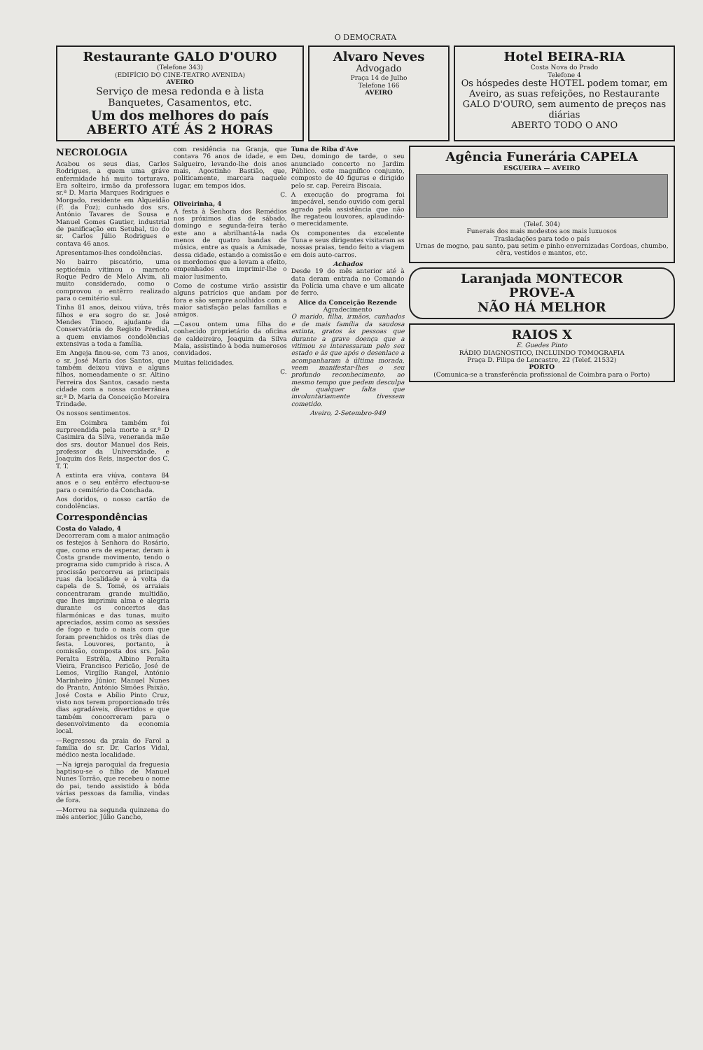O DEMOCRATA
Restaurante GALO D'OURO
(Telefone 343)
(EDIFÍCIO DO CINE-TEATRO AVENIDA)
AVEIRO
Serviço de mesa redonda e à lista
Banquetes, Casamentos, etc.
Um dos melhores do país
ABERTO ATÉ ÁS 2 HORAS
Alvaro Neves
Advogado
Praça 14 de Julho
Telefone 166
AVEIRO
Hotel BEIRA-RIA
Costa Nova do Prado
Telefone 4
Os hóspedes deste HOTEL podem tomar, em Aveiro, as suas refeições, no Restaurante GALO D'OURO, sem aumento de preços nas diárias
ABERTO TODO O ANO
NECROLOGIA
Acabou os seus dias, Carlos Rodrigues, a quem uma gráve enfermidade há muito torturava. Era solteiro, irmão da professora sr.ª D. Maria Marques Rodrigues e Morgado, residente em Alqueidão (F. da Foz); cunhado dos srs. António Tavares de Sousa e Manuel Gomes Gautier, industrial de panificação em Setubal, tio do sr. Carlos Júlio Rodrigues e contava 46 anos.
Apresentamos-lhes condolências.
No bairro piscatório, uma septicémia vitimou o marnoto Roque Pedro de Melo Alvim, ali muito considerado, como o comprovou o entêrro realizado para o cemitério sul.
Tinha 81 anos, deixou viúva, três filhos e era sogro do sr. José Mendes Tinoco, ajudante da Conservatória do Registo Predial, a quem enviamos condolências extensivas a toda a família.
Em Angeja finou-se, com 73 anos, o sr. José Maria dos Santos, que também deixou viúva e alguns filhos, nomeadamente o sr. Altino Ferreira dos Santos, casado nesta cidade com a nossa conterrânea sr.ª D. Maria da Conceição Moreira Trindade.
Os nossos sentimentos.
Em Coimbra também foi surpreendida pela morte a sr.ª D Casimira da Silva, veneranda mãe dos srs. doutor Manuel dos Reis, professor da Universidade, e Joaquim dos Reis, inspector dos C. T. T.
A extinta era viúva, contava 84 anos e o seu entêrro efectuou-se para o cemitério da Conchada.
Aos doridos, o nosso cartão de condolências.
Correspondências
Costa do Valado, 4
Decorreram com a maior animação os festejos à Senhora do Rosário, que, como era de esperar, deram à Costa grande movimento, tendo o programa sido cumprido à risca. A procissão percorreu as principais ruas da localidade e à volta da capela de S. Tomé, os arraiais concentraram grande multidão, que lhes imprimiu alma e alegria durante os concertos das filarmónicas e das tunas, muito apreciados, assim como as sessões de fogo e tudo o mais com que foram preenchidos os três dias de festa. Louvores, portanto, à comissão, composta dos srs. João Peralta Estrêla, Albino Peralta Vieira, Francisco Pericão, José de Lemos, Virgílio Rangel, António Marinheiro Júnior, Manuel Nunes do Pranto, António Simões Paixão, José Costa e Abílio Pinto Cruz, visto nos terem proporcionado três dias agradáveis, divertidos e que também concorreram para o desenvolvimento da economia local.
—Regressou da praia do Farol a família do sr. Dr. Carlos Vidal, médico nesta localidade.
—Na igreja paroquial da freguesia baptisou-se o filho de Manuel Nunes Torrão, que recebeu o nome do pai, tendo assistido à bôda várias pessoas da família, vindas de fora.
—Morreu na segunda quinzena do mês anterior, Júlio Gancho,
com residência na Granja, que contava 76 anos de idade, e em Salgueiro, levando-lhe dois anos mais, Agostinho Bastião, que, politicamente, marcara naquele lugar, em tempos idos.
C.
Oliveirinha, 4
A festa à Senhora dos Remédios nos próximos dias de sábado, domingo e segunda-feira terão este ano a abrilhantá-la nada menos de quatro bandas de música, entre as quais a Amisade, dessa cidade, estando a comissão e os mordomos que a levam a efeito, empenhados em imprimir-lhe o maior lusimento.
Como de costume virão assistir alguns patrícios que andam por fora e são sempre acolhidos com a maior satisfação pelas famílias e amigos.
—Casou ontem uma filha do conhecido proprietário da oficina de caldeireiro, Joaquim da Silva Maia, assistindo à boda numerosos convidados.
Muitas felicidades.
C.
Tuna de Riba d'Ave
Deu, domingo de tarde, o seu anunciado concerto no Jardim Público. este magnífico conjunto, composto de 40 figuras e dirigido pelo sr. cap. Pereira Biscaia.
A execução do programa foi impecável, sendo ouvido com geral agrado pela assistência que não lhe regateou louvores, aplaudindo-o merecidamente.
Os componentes da excelente Tuna e seus dirigentes visitaram as nossas praias, tendo feito a viagem em dois auto-carros.
Achados
Desde 19 do mês anterior até à data deram entrada no Comando da Polícia uma chave e um alicate de ferro.
Alice da Conceição Rezende
Agradecimento
O marido, filha, irmãos, cunhados e de mais família da saudosa extinta, gratos às pessoas que durante a grave doença que a vitimou se interessaram pelo seu estado e às que após o desenlace a acompanharam à última morada, veem manifestar-lhes o seu profundo reconhecimento, ao mesmo tempo que pedem desculpa de qualquer falta que involuntàriamente tivessem cometido.
Aveiro, 2-Setembro-949
Agência Funerária CAPELA
ESGUEIRA — AVEIRO
(Telef. 304)
Funerais dos mais modestos aos mais luxuosos
Trasladações para todo o país
Urnas de mogno, pau santo, pau setim e pinho envernizadas Cordoas, chumbo, cêra, vestidos e mantos, etc.
Laranjada MONTECOR
PROVE-A
NÃO HÁ MELHOR
RAIOS X
E. Guedes Pinto
RÁDIO DIAGNOSTICO, INCLUINDO TOMOGRAFIA
Praça D. Filipa de Lencastre, 22 (Telef. 21532)
PORTO
(Comunica-se a transferência profissional de Coimbra para o Porto)